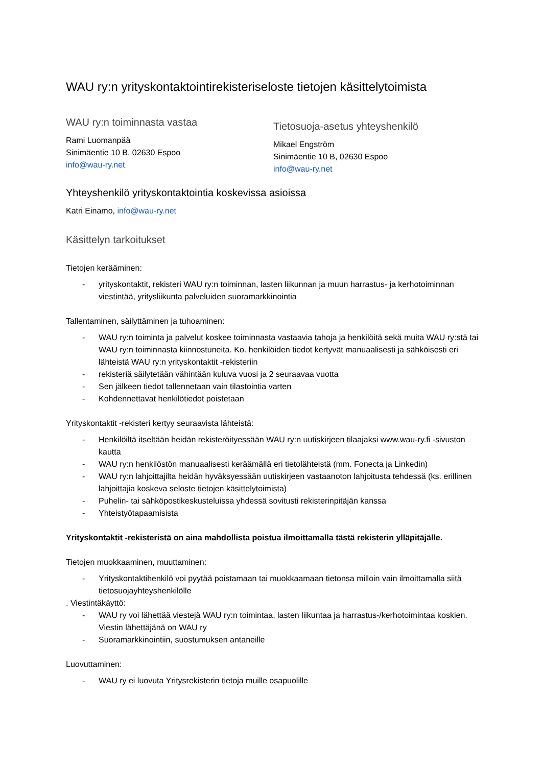WAU ry:n yrityskontaktointirekisteriseloste tietojen käsittelytoimista
WAU ry:n toiminnasta vastaa
Rami Luomanpää
Sinimäentie 10 B, 02630 Espoo
info@wau-ry.net
Tietosuoja-asetus yhteyshenkilö
Mikael Engström
Sinimäentie 10 B, 02630 Espoo
info@wau-ry.net
Yhteyshenkilö yrityskontaktointia koskevissa asioissa
Katri Einamo, info@wau-ry.net
Käsittelyn tarkoitukset
Tietojen kerääminen:
- yrityskontaktit, rekisteri WAU ry:n toiminnan, lasten liikunnan ja muun harrastus- ja kerhotoiminnan viestintää, yritysliikunta palveluiden suoramarkkinointia
Tallentaminen, säilyttäminen ja tuhoaminen:
- WAU ry:n toiminta ja palvelut koskee toiminnasta vastaavia tahoja ja henkilöitä sekä muita WAU ry:stä tai WAU ry:n toiminnasta kiinnostuneita. Ko. henkilöiden tiedot kertyvät manuaalisesti ja sähköisesti eri lähteistä WAU ry:n yrityskontaktit -rekisteriin
- rekisteriä säilytetään vähintään kuluva vuosi ja 2 seuraavaa vuotta
- Sen jälkeen tiedot tallennetaan vain tilastointia varten
- Kohdennettavat henkilötiedot poistetaan
Yrityskontaktit -rekisteri kertyy seuraavista lähteistä:
- Henkilöiltä itseltään heidän rekisteröityessään WAU ry:n uutiskirjeen tilaajaksi www.wau-ry.fi -sivuston kautta
- WAU ry:n henkilöstön manuaalisesti keräämällä eri tietolähteistä (mm. Fonecta ja Linkedin)
- WAU ry:n lahjoittajilta heidän hyväksyessään uutiskirjeen vastaanoton lahjoitusta tehdessä (ks. erillinen lahjoittajia koskeva seloste tietojen käsittelytoimista)
- Puhelin- tai sähköpostikeskusteluissa yhdessä sovitusti rekisterinpitäjän kanssa
- Yhteistyötapaamisista
Yrityskontaktit -rekisteristä on aina mahdollista poistua ilmoittamalla tästä rekisterin ylläpitäjälle.
Tietojen muokkaaminen, muuttaminen:
- Yrityskontaktihenkilö voi pyytää poistamaan tai muokkaamaan tietonsa milloin vain ilmoittamalla siitä tietosuojayhteyshenkilölle
. Viestintäkäyttö:
- WAU ry voi lähettää viestejä WAU ry:n toimintaa, lasten liikuntaa ja harrastus-/kerhotoimintaa koskien. Viestin lähettäjänä on WAU ry
- Suoramarkkinointiin, suostumuksen antaneille
Luovuttaminen:
- WAU ry ei luovuta Yritysrekisterin tietoja muille osapuolille